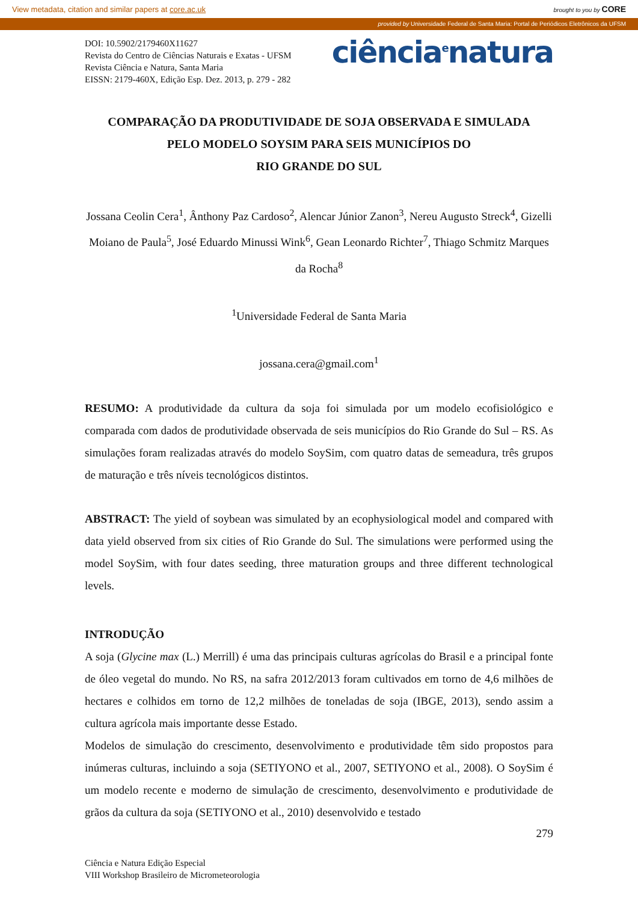View metadata, citation and similar papers at core.ac.uk brought to you by CORE
provided by Universidade Federal de Santa Maria: Portal de Periódicos Eletrônicos da UFSM
DOI: 10.5902/2179460X11627
Revista do Centro de Ciências Naturais e Exatas - UFSM
Revista Ciência e Natura, Santa Maria
EISSN: 2179-460X, Edição Esp. Dez. 2013, p. 279 - 282
ciência<sup>e</sup>natura
COMPARAÇÃO DA PRODUTIVIDADE DE SOJA OBSERVADA E SIMULADA
PELO MODELO SOYSIM PARA SEIS MUNICÍPIOS DO
RIO GRANDE DO SUL
Jossana Ceolin Cera<sup>1</sup>, Ânthony Paz Cardoso<sup>2</sup>, Alencar Júnior Zanon<sup>3</sup>, Nereu Augusto Streck<sup>4</sup>, Gizelli Moiano de Paula<sup>5</sup>, José Eduardo Minussi Wink<sup>6</sup>, Gean Leonardo Richter<sup>7</sup>, Thiago Schmitz Marques da Rocha<sup>8</sup>
<sup>1</sup> Universidade Federal de Santa Maria
jossana.cera@gmail.com<sup>1</sup>
RESUMO: A produtividade da cultura da soja foi simulada por um modelo ecofisiológico e comparada com dados de produtividade observada de seis municípios do Rio Grande do Sul – RS. As simulações foram realizadas através do modelo SoySim, com quatro datas de semeadura, três grupos de maturação e três níveis tecnológicos distintos.
ABSTRACT: The yield of soybean was simulated by an ecophysiological model and compared with data yield observed from six cities of Rio Grande do Sul. The simulations were performed using the model SoySim, with four dates seeding, three maturation groups and three different technological levels.
INTRODUÇÃO
A soja (Glycine max (L.) Merrill) é uma das principais culturas agrícolas do Brasil e a principal fonte de óleo vegetal do mundo. No RS, na safra 2012/2013 foram cultivados em torno de 4,6 milhões de hectares e colhidos em torno de 12,2 milhões de toneladas de soja (IBGE, 2013), sendo assim a cultura agrícola mais importante desse Estado.
Modelos de simulação do crescimento, desenvolvimento e produtividade têm sido propostos para inúmeras culturas, incluindo a soja (SETIYONO et al., 2007, SETIYONO et al., 2008). O SoySim é um modelo recente e moderno de simulação de crescimento, desenvolvimento e produtividade de grãos da cultura da soja (SETIYONO et al., 2010) desenvolvido e testado
279
Ciência e Natura Edição Especial
VIII Workshop Brasileiro de Micrometeorologia